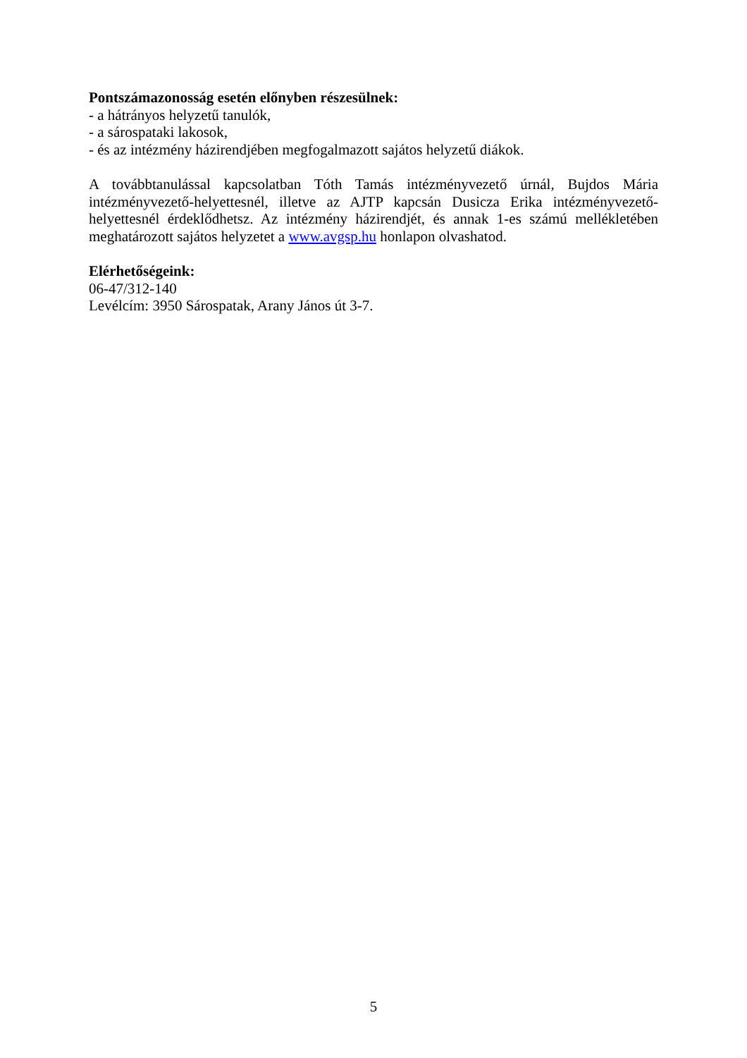Pontszámazonosság esetén előnyben részesülnek:
- a hátrányos helyzetű tanulók,
- a sárospataki lakosok,
- és az intézmény házirendjében megfogalmazott sajátos helyzetű diákok.
A továbbtanulással kapcsolatban Tóth Tamás intézményvezető úrnál, Bujdos Mária intézményvezető-helyettesnél, illetve az AJTP kapcsán Dusicza Erika intézményvezető-helyettesnél érdeklődhetsz. Az intézmény házirendjét, és annak 1-es számú mellékletében meghatározott sajátos helyzetet a www.avgsp.hu honlapon olvashatod.
Elérhetőségeink:
06-47/312-140
Levélcím: 3950 Sárospatak, Arany János út 3-7.
5